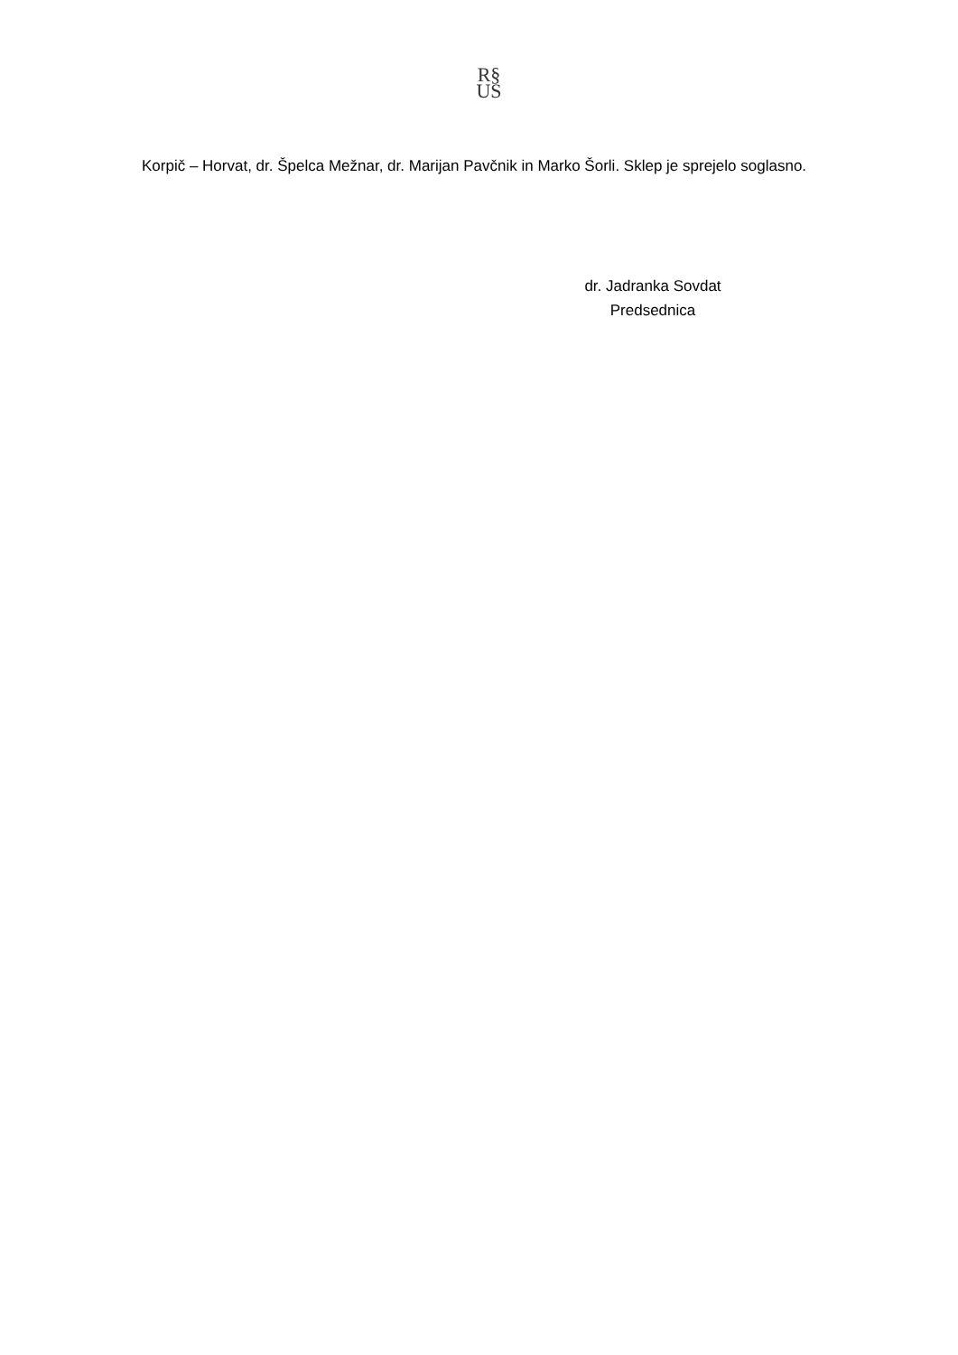R§
US
Korpič – Horvat, dr. Špelca Mežnar, dr. Marijan Pavčnik in Marko Šorli. Sklep je sprejelo soglasno.
dr. Jadranka Sovdat
Predsednica